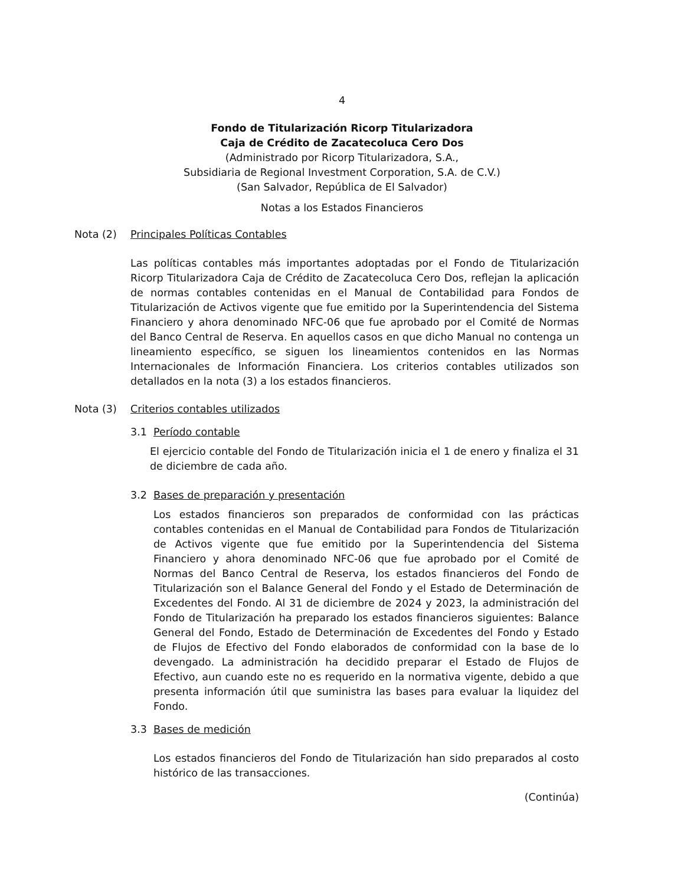4
Fondo de Titularización Ricorp Titularizadora
Caja de Crédito de Zacatecoluca Cero Dos
(Administrado por Ricorp Titularizadora, S.A.,
Subsidiaria de Regional Investment Corporation, S.A. de C.V.)
(San Salvador, República de El Salvador)
Notas a los Estados Financieros
Nota (2) Principales Políticas Contables
Las políticas contables más importantes adoptadas por el Fondo de Titularización Ricorp Titularizadora Caja de Crédito de Zacatecoluca Cero Dos, reflejan la aplicación de normas contables contenidas en el Manual de Contabilidad para Fondos de Titularización de Activos vigente que fue emitido por la Superintendencia del Sistema Financiero y ahora denominado NFC-06 que fue aprobado por el Comité de Normas del Banco Central de Reserva. En aquellos casos en que dicho Manual no contenga un lineamiento específico, se siguen los lineamientos contenidos en las Normas Internacionales de Información Financiera. Los criterios contables utilizados son detallados en la nota (3) a los estados financieros.
Nota (3) Criterios contables utilizados
3.1 Período contable
El ejercicio contable del Fondo de Titularización inicia el 1 de enero y finaliza el 31 de diciembre de cada año.
3.2 Bases de preparación y presentación
Los estados financieros son preparados de conformidad con las prácticas contables contenidas en el Manual de Contabilidad para Fondos de Titularización de Activos vigente que fue emitido por la Superintendencia del Sistema Financiero y ahora denominado NFC-06 que fue aprobado por el Comité de Normas del Banco Central de Reserva, los estados financieros del Fondo de Titularización son el Balance General del Fondo y el Estado de Determinación de Excedentes del Fondo. Al 31 de diciembre de 2024 y 2023, la administración del Fondo de Titularización ha preparado los estados financieros siguientes: Balance General del Fondo, Estado de Determinación de Excedentes del Fondo y Estado de Flujos de Efectivo del Fondo elaborados de conformidad con la base de lo devengado. La administración ha decidido preparar el Estado de Flujos de Efectivo, aun cuando este no es requerido en la normativa vigente, debido a que presenta información útil que suministra las bases para evaluar la liquidez del Fondo.
3.3 Bases de medición
Los estados financieros del Fondo de Titularización han sido preparados al costo histórico de las transacciones.
(Continúa)